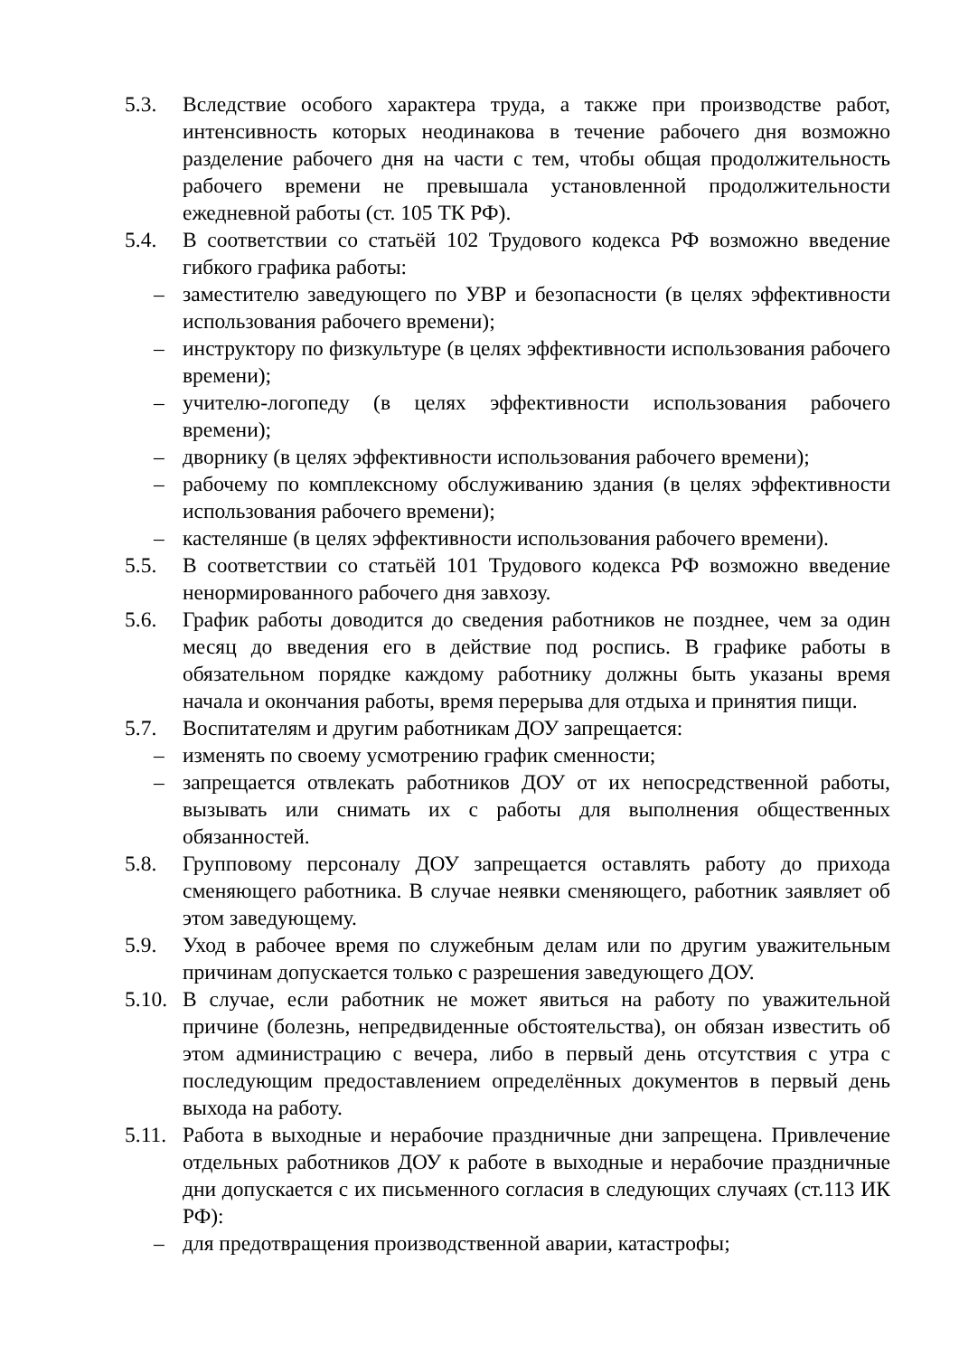5.3. Вследствие особого характера труда, а также при производстве работ, интенсивность которых неодинакова в течение рабочего дня возможно разделение рабочего дня на части с тем, чтобы общая продолжительность рабочего времени не превышала установленной продолжительности ежедневной работы (ст. 105 ТК РФ).
5.4. В соответствии со статьёй 102 Трудового кодекса РФ возможно введение гибкого графика работы:
– заместителю заведующего по УВР и безопасности (в целях эффективности использования рабочего времени);
– инструктору по физкультуре (в целях эффективности использования рабочего времени);
– учителю-логопеду (в целях эффективности использования рабочего времени);
– дворнику (в целях эффективности использования рабочего времени);
– рабочему по комплексному обслуживанию здания (в целях эффективности использования рабочего времени);
– кастелянше (в целях эффективности использования рабочего времени).
5.5. В соответствии со статьёй 101 Трудового кодекса РФ возможно введение ненормированного рабочего дня завхозу.
5.6. График работы доводится до сведения работников не позднее, чем за один месяц до введения его в действие под роспись. В графике работы в обязательном порядке каждому работнику должны быть указаны время начала и окончания работы, время перерыва для отдыха и принятия пищи.
5.7. Воспитателям и другим работникам ДОУ запрещается:
– изменять по своему усмотрению график сменности;
– запрещается отвлекать работников ДОУ от их непосредственной работы, вызывать или снимать их с работы для выполнения общественных обязанностей.
5.8. Групповому персоналу ДОУ запрещается оставлять работу до прихода сменяющего работника. В случае неявки сменяющего, работник заявляет об этом заведующему.
5.9. Уход в рабочее время по служебным делам или по другим уважительным причинам допускается только с разрешения заведующего ДОУ.
5.10.
В случае, если работник не может явиться на работу по уважительной причине (болезнь, непредвиденные обстоятельства), он обязан известить об этом администрацию с вечера, либо в первый день отсутствия с утра с последующим предоставлением определённых документов в первый день выхода на работу.
5.11.
Работа в выходные и нерабочие праздничные дни запрещена. Привлечение отдельных работников ДОУ к работе в выходные и нерабочие праздничные дни допускается с их письменного согласия в следующих случаях (ст.113 ИК РФ):
– для предотвращения производственной аварии, катастрофы;